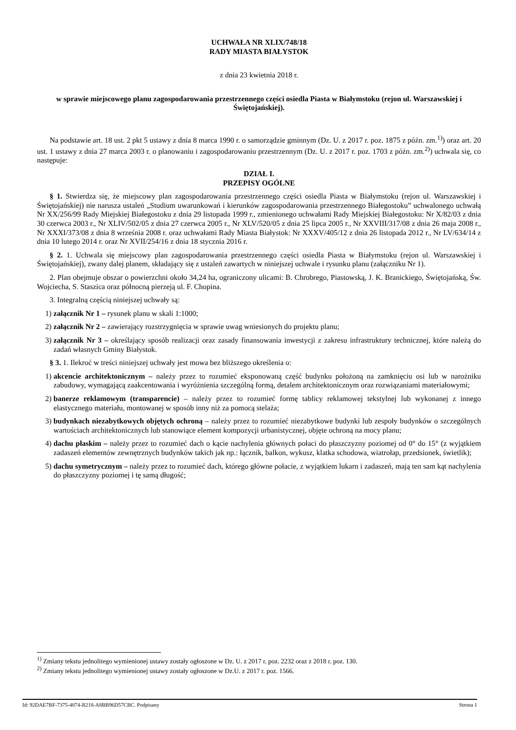UCHWAŁA NR XLIX/748/18
RADY MIASTA BIAŁYSTOK
z dnia 23 kwietnia 2018 r.
w sprawie miejscowego planu zagospodarowania przestrzennego części osiedla Piasta w Białymstoku (rejon ul. Warszawskiej i Świętojańskiej).
Na podstawie art. 18 ust. 2 pkt 5 ustawy z dnia 8 marca 1990 r. o samorządzie gminnym (Dz. U. z 2017 r. poz. 1875 z późn. zm.<sup>1)</sup>) oraz art. 20 ust. 1 ustawy z dnia 27 marca 2003 r. o planowaniu i zagospodarowaniu przestrzennym (Dz. U. z 2017 r. poz. 1703 z późn. zm.<sup>2)</sup>) uchwala się, co następuje:
DZIAŁ I.
PRZEPISY OGÓLNE
§ 1. Stwierdza się, że miejscowy plan zagospodarowania przestrzennego części osiedla Piasta w Białymstoku (rejon ul. Warszawskiej i Świętojańskiej) nie narusza ustaleń „Studium uwarunkowań i kierunków zagospodarowania przestrzennego Białegostoku” uchwalonego uchwałą Nr XX/256/99 Rady Miejskiej Białegostoku z dnia 29 listopada 1999 r., zmienionego uchwałami Rady Miejskiej Białegostoku: Nr X/82/03 z dnia 30 czerwca 2003 r., Nr XLIV/502/05 z dnia 27 czerwca 2005 r., Nr XLV/520/05 z dnia 25 lipca 2005 r., Nr XXVIII/317/08 z dnia 26 maja 2008 r., Nr XXXI/373/08 z dnia 8 września 2008 r. oraz uchwałami Rady Miasta Białystok: Nr XXXV/405/12 z dnia 26 listopada 2012 r., Nr LV/634/14 z dnia 10 lutego 2014 r. oraz Nr XVII/254/16 z dnia 18 stycznia 2016 r.
§ 2. 1. Uchwala się miejscowy plan zagospodarowania przestrzennego części osiedla Piasta w Białymstoku (rejon ul. Warszawskiej i Świętojańskiej), zwany dalej planem, składający się z ustaleń zawartych w niniejszej uchwale i rysunku planu (załączniku Nr 1).
2. Plan obejmuje obszar o powierzchni około 34,24 ha, ograniczony ulicami: B. Chrobrego, Piastowską, J. K. Branickiego, Świętojańską, Św. Wojciecha, S. Staszica oraz północną pierzeją ul. F. Chopina.
3. Integralną częścią niniejszej uchwały są:
1) załącznik Nr 1 – rysunek planu w skali 1:1000;
2) załącznik Nr 2 – zawierający rozstrzygnięcia w sprawie uwag wniesionych do projektu planu;
3) załącznik Nr 3 – określający sposób realizacji oraz zasady finansowania inwestycji z zakresu infrastruktury technicznej, które należą do zadań własnych Gminy Białystok.
§ 3. 1. Ilekroć w treści niniejszej uchwały jest mowa bez bliższego określenia o:
1) akcencie architektonicznym – należy przez to rozumieć eksponowaną część budynku położoną na zamknięciu osi lub w narożniku zabudowy, wymagającą zaakcentowania i wyróżnienia szczególną formą, detalem architektonicznym oraz rozwiązaniami materiałowymi;
2) banerze reklamowym (transparencie) – należy przez to rozumieć formę tablicy reklamowej tekstylnej lub wykonanej z innego elastycznego materiału, montowanej w sposób inny niż za pomocą stelaża;
3) budynkach niezabytkowych objętych ochroną – należy przez to rozumieć niezabytkowe budynki lub zespoły budynków o szczególnych wartościach architektonicznych lub stanowiące element kompozycji urbanistycznej, objęte ochroną na mocy planu;
4) dachu płaskim – należy przez to rozumieć dach o kącie nachylenia głównych połaci do płaszczyzny poziomej od 0° do 15° (z wyjątkiem zadaszeń elementów zewnętrznych budynków takich jak np.: łącznik, balkon, wykusz, klatka schodowa, wiatrołap, przedsionek, świetlik);
5) dachu symetrycznym – należy przez to rozumieć dach, którego główne połacie, z wyjątkiem lukarn i zadaszeń, mają ten sam kąt nachylenia do płaszczyzny poziomej i tę samą długość;
<sup>1)</sup> Zmiany tekstu jednolitego wymienionej ustawy zostały ogłoszone w Dz. U. z 2017 r. poz. 2232 oraz z 2018 r. poz. 130.
<sup>2)</sup> Zmiany tekstu jednolitego wymienionej ustawy zostały ogłoszone w Dz.U. z 2017 r. poz. 1566.
Id: 92DAE7BF-7375-4874-B218-A8BB96D57CBC. Podpisany Strona 1